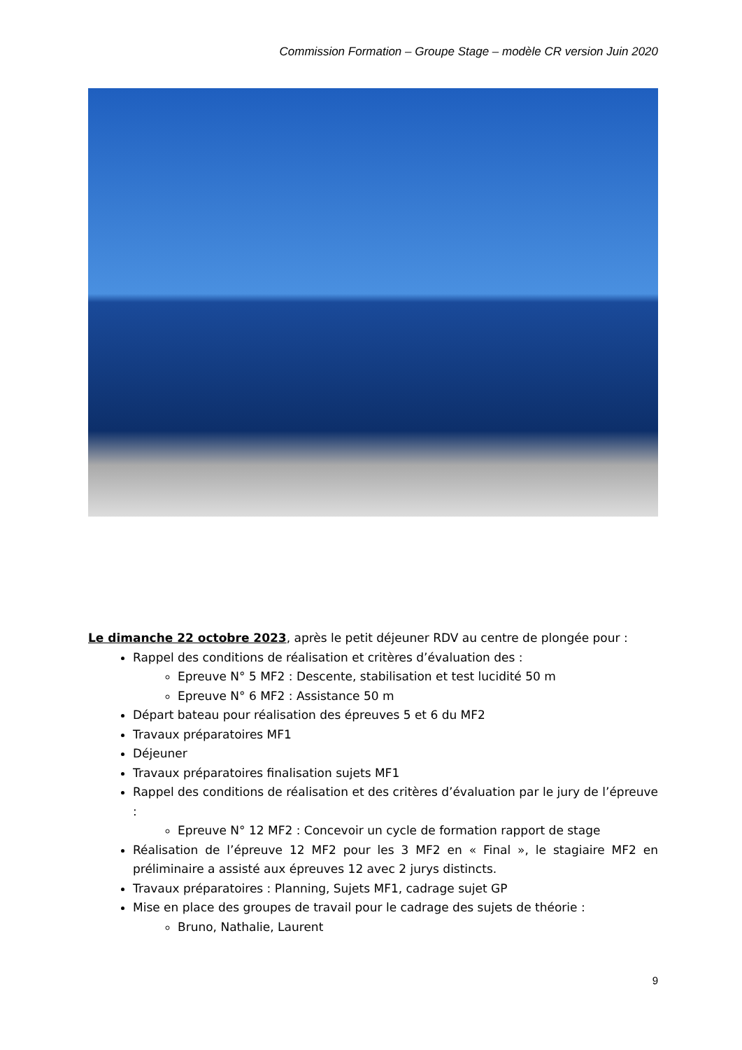Commission Formation – Groupe Stage – modèle CR version Juin 2020
Le dimanche 22 octobre 2023, après le petit déjeuner RDV au centre de plongée pour :
Rappel des conditions de réalisation et critères d’évaluation des :
Epreuve N° 5 MF2 : Descente, stabilisation et test lucidité 50 m
Epreuve N° 6 MF2 : Assistance 50 m
Départ bateau pour réalisation des épreuves 5 et 6 du MF2
Travaux préparatoires MF1
Déjeuner
Travaux préparatoires finalisation sujets MF1
Rappel des conditions de réalisation et des critères d’évaluation par le jury de l’épreuve :
Epreuve N° 12 MF2 : Concevoir un cycle de formation rapport de stage
Réalisation de l’épreuve 12 MF2 pour les 3 MF2 en « Final », le stagiaire MF2 en préliminaire a assisté aux épreuves 12 avec 2 jurys distincts.
Travaux préparatoires : Planning, Sujets MF1, cadrage sujet GP
Mise en place des groupes de travail pour le cadrage des sujets de théorie :
Bruno, Nathalie, Laurent
9